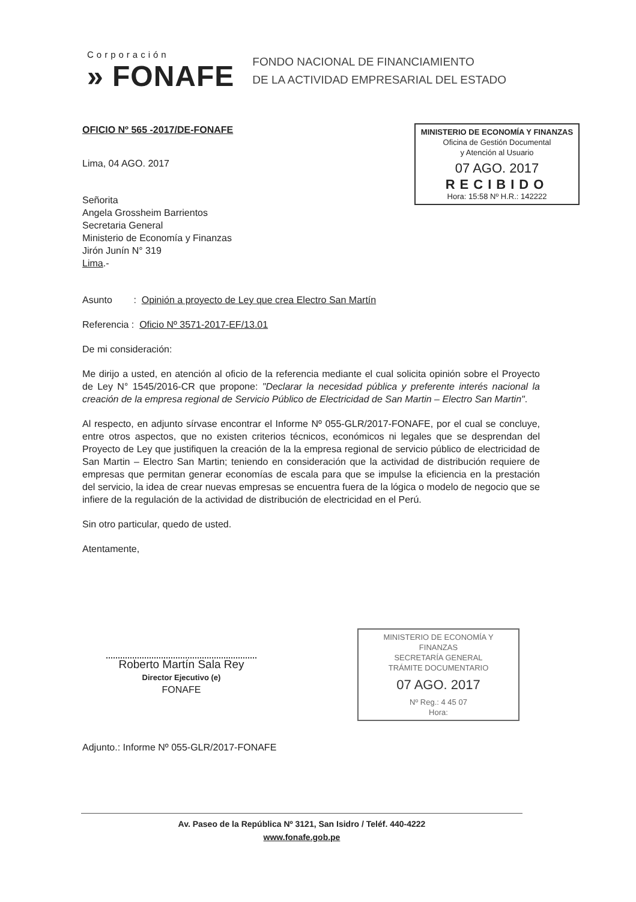Corporación
» FONAFE
FONDO NACIONAL DE FINANCIAMIENTO
DE LA ACTIVIDAD EMPRESARIAL DEL ESTADO
MINISTERIO DE ECONOMÍA Y FINANZAS
Oficina de Gestión Documental
y Atención al Usuario
07 AGO. 2017
RECIBIDO
Hora: 15:58 Nº H.R.: 142222
MINISTERIO DE ECONOMÍA Y FINANZAS
SECRETARÍA GENERAL
TRÁMITE DOCUMENTARIO
07 AGO. 2017
Nº Reg.: 4 45 07
Hora:
OFICIO Nº 565 -2017/DE-FONAFE
Lima, 04 AGO. 2017
Señorita
Angela Grossheim Barrientos
Secretaria General
Ministerio de Economía y Finanzas
Jirón Junín N° 319
Lima.-
Asunto : Opinión a proyecto de Ley que crea Electro San Martín
Referencia : Oficio Nº 3571-2017-EF/13.01
De mi consideración:
Me dirijo a usted, en atención al oficio de la referencia mediante el cual solicita opinión sobre el Proyecto de Ley N° 1545/2016-CR que propone: "Declarar la necesidad pública y preferente interés nacional la creación de la empresa regional de Servicio Público de Electricidad de San Martin – Electro San Martin".
Al respecto, en adjunto sírvase encontrar el Informe Nº 055-GLR/2017-FONAFE, por el cual se concluye, entre otros aspectos, que no existen criterios técnicos, económicos ni legales que se desprendan del Proyecto de Ley que justifiquen la creación de la la empresa regional de servicio público de electricidad de San Martin – Electro San Martin; teniendo en consideración que la actividad de distribución requiere de empresas que permitan generar economías de escala para que se impulse la eficiencia en la prestación del servicio, la idea de crear nuevas empresas se encuentra fuera de la lógica o modelo de negocio que se infiere de la regulación de la actividad de distribución de electricidad en el Perú.
Sin otro particular, quedo de usted.
Atentamente,
Roberto Martín Sala Rey
Director Ejecutivo (e)
FONAFE
Adjunto.: Informe Nº 055-GLR/2017-FONAFE
Av. Paseo de la República Nº 3121, San Isidro / Teléf. 440-4222
www.fonafe.gob.pe